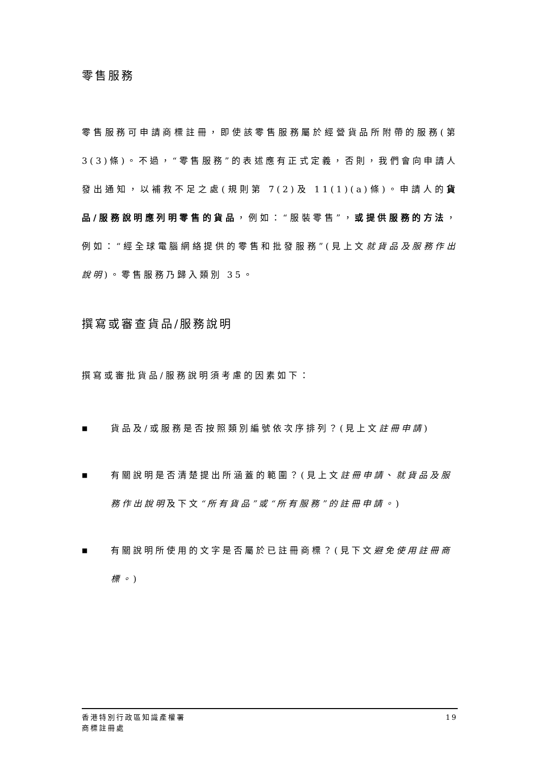零售服務
零售服務可申請商標註冊，即使該零售服務屬於經營貨品所附帶的服務(第 3(3)條)。不過，“零售服務”的表述應有正式定義，否則，我們會向申請人發出通知，以補救不足之處(規則第 7(2)及 11(1)(a)條)。申請人的貨品/服務說明應列明零售的貨品，例如：“服裝零售”，或提供服務的方法，例如：“經全球電腦網絡提供的零售和批發服務”(見上文就貨品及服務作出說明)。零售服務乃歸入類別 35。
撰寫或審查貨品/服務說明
撰寫或審批貨品/服務說明須考慮的因素如下：
■ 貨品及/或服務是否按照類別編號依次序排列？(見上文註冊申請)
■ 有關說明是否清楚提出所涵蓋的範圍？(見上文註冊申請、就貨品及服務作出說明及下文“所有貨品”或“所有服務”的註冊申請。)
■ 有關說明所使用的文字是否屬於已註冊商標？(見下文避免使用註冊商標。)
香港特別行政區知識產權署
商標註冊處
19